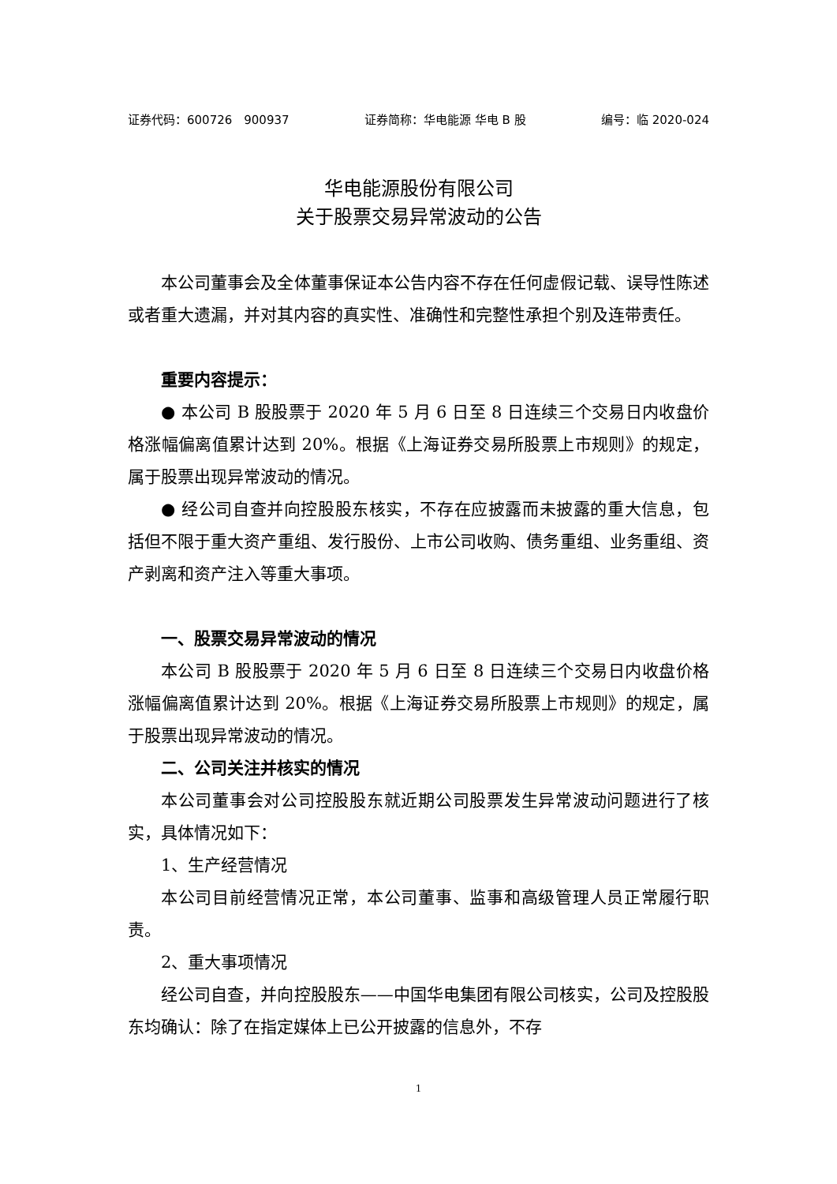证券代码：600726　900937 证券简称：华电能源 华电 B 股 编号：临 2020-024
华电能源股份有限公司
关于股票交易异常波动的公告
本公司董事会及全体董事保证本公告内容不存在任何虚假记载、误导性陈述或者重大遗漏，并对其内容的真实性、准确性和完整性承担个别及连带责任。
重要内容提示：
● 本公司 B 股股票于 2020 年 5 月 6 日至 8 日连续三个交易日内收盘价格涨幅偏离值累计达到 20%。根据《上海证券交易所股票上市规则》的规定，属于股票出现异常波动的情况。
● 经公司自查并向控股股东核实，不存在应披露而未披露的重大信息，包括但不限于重大资产重组、发行股份、上市公司收购、债务重组、业务重组、资产剥离和资产注入等重大事项。
一、股票交易异常波动的情况
本公司 B 股股票于 2020 年 5 月 6 日至 8 日连续三个交易日内收盘价格涨幅偏离值累计达到 20%。根据《上海证券交易所股票上市规则》的规定，属于股票出现异常波动的情况。
二、公司关注并核实的情况
本公司董事会对公司控股股东就近期公司股票发生异常波动问题进行了核实，具体情况如下：
1、生产经营情况
本公司目前经营情况正常，本公司董事、监事和高级管理人员正常履行职责。
2、重大事项情况
经公司自查，并向控股股东——中国华电集团有限公司核实，公司及控股股东均确认：除了在指定媒体上已公开披露的信息外，不存
1